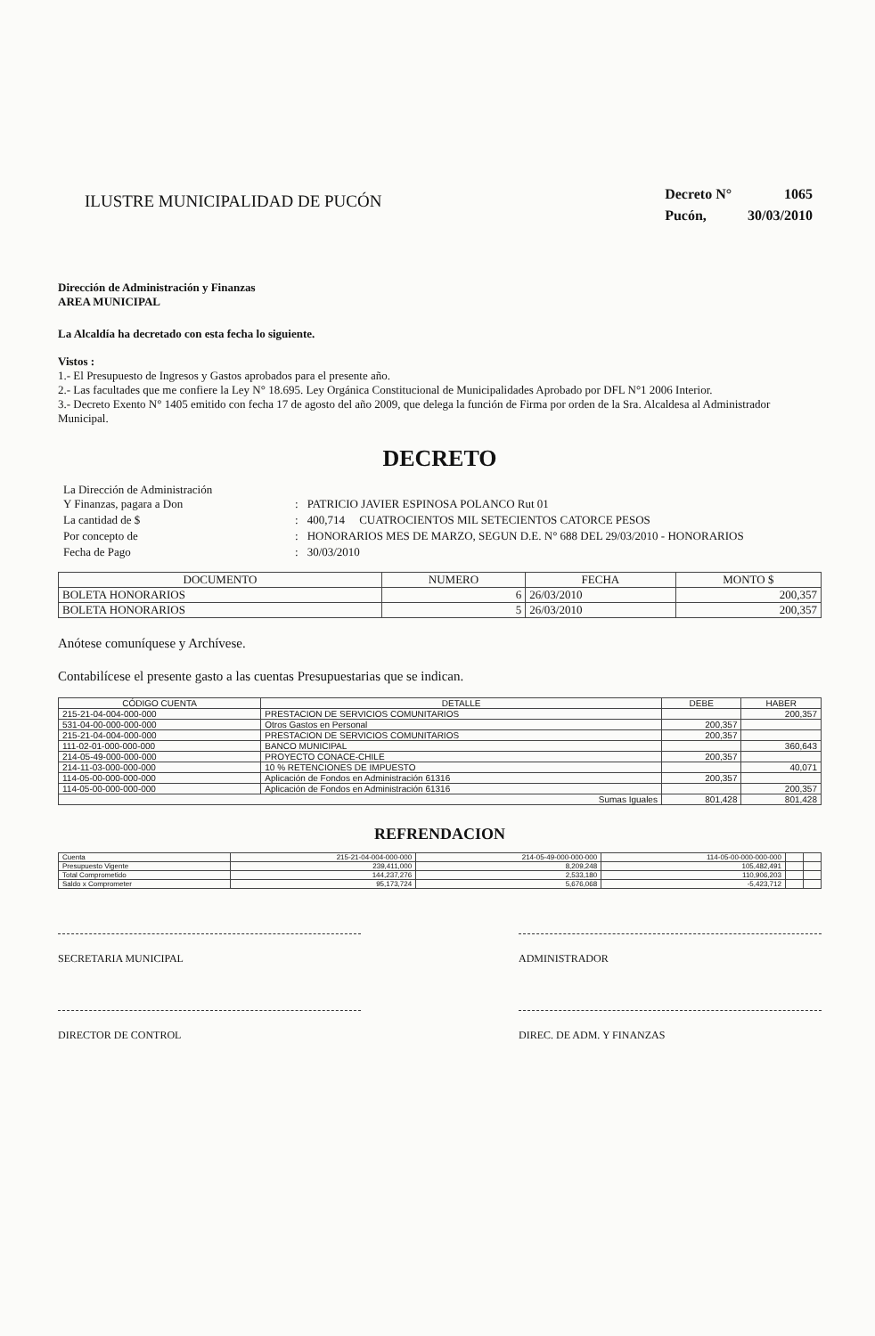ILUSTRE MUNICIPALIDAD DE PUCÓN
| Decreto N° | 1065 |
| Pucón, | 30/03/2010 |
Dirección de Administración y Finanzas
AREA MUNICIPAL
La Alcaldía ha decretado con esta fecha lo siguiente.
Vistos :
1.- El Presupuesto de Ingresos y Gastos aprobados para el presente año.
2.- Las facultades que me confiere la Ley N° 18.695. Ley Orgánica Constitucional de Municipalidades Aprobado por DFL N°1 2006 Interior.
3.- Decreto Exento N° 1405 emitido con fecha 17 de agosto del año 2009, que delega la función de Firma por orden de la Sra. Alcaldesa al Administrador Municipal.
DECRETO
| La Dirección de Administración Y Finanzas, pagara a Don | : | PATRICIO JAVIER ESPINOSA POLANCO Rut 01 |
| La cantidad de $ | : | 400,714 CUATROCIENTOS MIL SETECIENTOS CATORCE PESOS |
| Por concepto de | : | HONORARIOS MES DE MARZO, SEGUN D.E. N° 688 DEL 29/03/2010 - HONORARIOS |
| Fecha de Pago | : | 30/03/2010 |
| DOCUMENTO | NUMERO | FECHA | MONTO $ |
| --- | --- | --- | --- |
| BOLETA HONORARIOS | 6 | 26/03/2010 | 200,357 |
| BOLETA HONORARIOS | 5 | 26/03/2010 | 200,357 |
Anótese comuníquese y Archívese.
Contabilícese el presente gasto a las cuentas Presupuestarias que se indican.
| CÓDIGO CUENTA | DETALLE | DEBE | HABER |
| --- | --- | --- | --- |
| 215-21-04-004-000-000 | PRESTACION DE SERVICIOS COMUNITARIOS | | 200,357 |
| 531-04-00-000-000-000 | Otros Gastos en Personal | 200,357 | |
| 215-21-04-004-000-000 | PRESTACION DE SERVICIOS COMUNITARIOS | 200,357 | |
| 111-02-01-000-000-000 | BANCO MUNICIPAL | | 360,643 |
| 214-05-49-000-000-000 | PROYECTO CONACE-CHILE | 200,357 | |
| 214-11-03-000-000-000 | 10 % RETENCIONES DE IMPUESTO | | 40,071 |
| 114-05-00-000-000-000 | Aplicación de Fondos en Administración 61316 | 200,357 | |
| 114-05-00-000-000-000 | Aplicación de Fondos en Administración 61316 | | 200,357 |
| Sumas Iguales | | 801,428 | 801,428 |
REFRENDACION
| Cuenta | 215-21-04-004-000-000 | 214-05-49-000-000-000 | 114-05-00-000-000-000 | | |
| Presupuesto Vigente | 239,411,000 | 8,209,248 | 105,482,491 | | |
| Total Comprometido | 144,237,276 | 2,533,180 | 110,906,203 | | |
| Saldo x Comprometer | 95,173,724 | 5,676,068 | -5,423,712 | | |
SECRETARIA MUNICIPAL ADMINISTRADOR
DIRECTOR DE CONTROL DIREC. DE ADM. Y FINANZAS